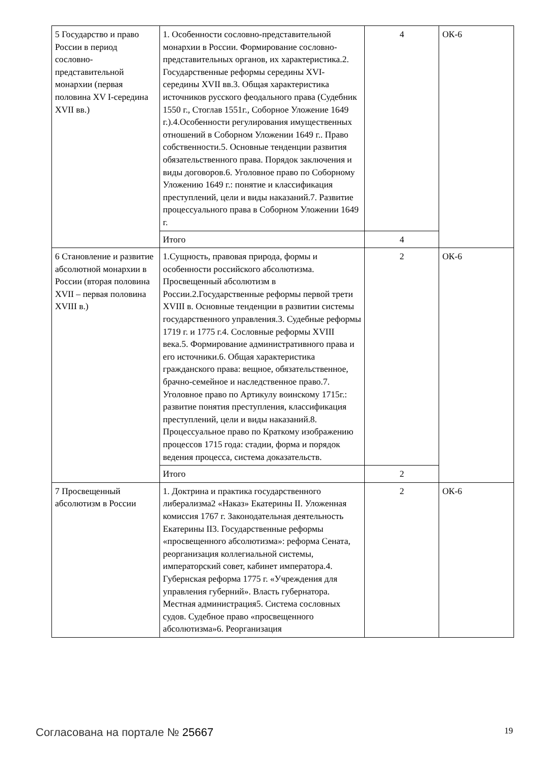| 5 Государство и право России в период сословно-представительной монархии (первая половина XV I-середина XVII вв.) | 1. Особенности сословно-представительной монархии в России. Формирование сословно-представительных органов, их характеристика.2. Государственные реформы середины XVI- середины XVII вв.3. Общая характеристика источников русского феодального права (Судебник 1550 г., Стоглав 1551г., Соборное Уложение 1649 г.).4.Особенности регулирования имущественных отношений в Соборном Уложении 1649 г.. Право собственности.5. Основные тенденции развития обязательственного права. Порядок заключения и виды договоров.6. Уголовное право по Соборному Уложению 1649 г.: понятие и классификация преступлений, цели и виды наказаний.7. Развитие процессуального права в Соборном Уложении 1649 г. | 4 | ОК-6 |
| | Итого | 4 | |
| 6 Становление и развитие абсолютной монархии в России (вторая половина XVII – первая половина XVIII в.) | 1.Сущность, правовая природа, формы и особенности российского абсолютизма. Просвещенный абсолютизм в России.2.Государственные реформы первой трети XVIII в. Основные тенденции в развитии системы государственного управления.3. Судебные реформы 1719 г. и 1775 г.4. Сословные реформы XVIII века.5. Формирование административного права и его источники.6. Общая характеристика гражданского права: вещное, обязательственное, брачно-семейное и наследственное право.7. Уголовное право по Артикулу воинскому 1715г.: развитие понятия преступления, классификация преступлений, цели и виды наказаний.8. Процессуальное право по Краткому изображению процессов 1715 года: стадии, форма и порядок ведения процесса, система доказательств. | 2 | ОК-6 |
| | Итого | 2 | |
| 7 Просвещенный абсолютизм в России | 1. Доктрина и практика государственного либерализма2 «Наказ» Екатерины II. Уложенная комиссия 1767 г. Законодательная деятельность Екатерины II3. Государственные реформы «просвещенного абсолютизма»: реформа Сената, реорганизация коллегиальной системы, императорский совет, кабинет императора.4. Губернская реформа 1775 г. «Учреждения для управления губерний». Власть губернатора. Местная администрация5. Система сословных судов. Судебное право «просвещенного абсолютизма»6. Реорганизация | 2 | ОК-6 |
Согласована на портале № 25667 19